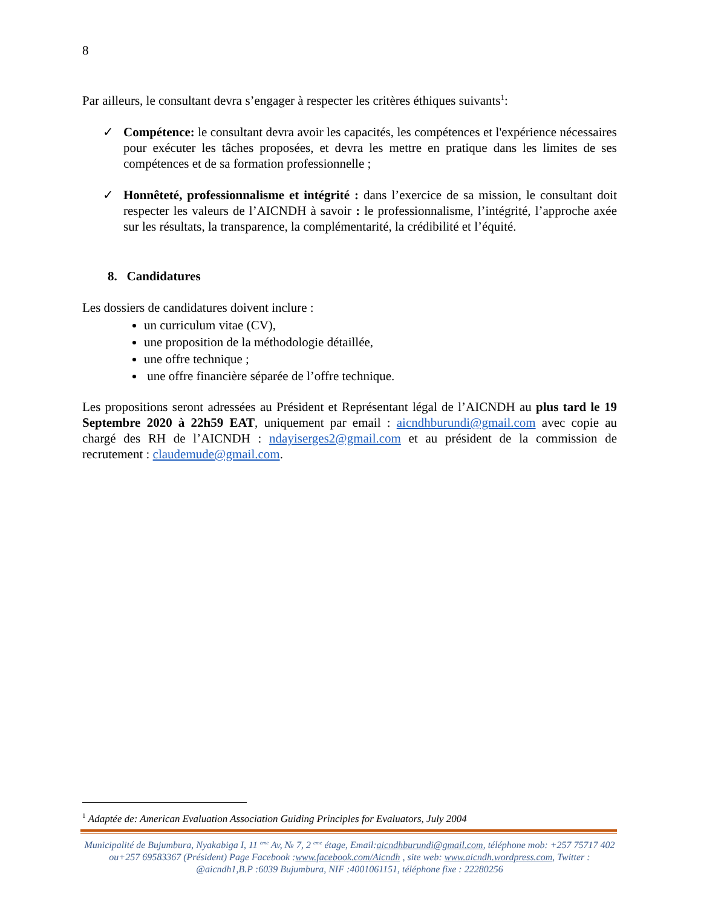8
Par ailleurs, le consultant devra s’engager à respecter les critères éthiques suivants<sup>1</sup>:
✓ Compétence: le consultant devra avoir les capacités, les compétences et l'expérience nécessaires pour exécuter les tâches proposées, et devra les mettre en pratique dans les limites de ses compétences et de sa formation professionnelle ;
✓ Honnêteté, professionnalisme et intégrité : dans l’exercice de sa mission, le consultant doit respecter les valeurs de l’AICNDH à savoir : le professionnalisme, l’intégrité, l’approche axée sur les résultats, la transparence, la complémentarité, la crédibilité et l’équité.
8. Candidatures
Les dossiers de candidatures doivent inclure :
un curriculum vitae (CV),
une proposition de la méthodologie détaillée,
une offre technique ;
une offre financière séparée de l’offre technique.
Les propositions seront adressées au Président et Représentant légal de l’AICNDH au plus tard le 19 Septembre 2020 à 22h59 EAT, uniquement par email : aicndhburundi@gmail.com avec copie au chargé des RH de l’AICNDH : ndayiserges2@gmail.com et au président de la commission de recrutement : claudemude@gmail.com.
<sup>1</sup> Adaptée de: American Evaluation Association Guiding Principles for Evaluators, July 2004
Municipalité de Bujumbura, Nyakabiga I, 11 <sup>eme</sup> Av, № 7, 2 <sup>eme</sup> étage, Email:aicndhburundi@gmail.com, téléphone mob: +257 75717 402 ou+257 69583367 (Président) Page Facebook :www.facebook.com/Aicndh , site web: www.aicndh.wordpress.com, Twitter : @aicndh1,B.P :6039 Bujumbura, NIF :4001061151, téléphone fixe : 22280256